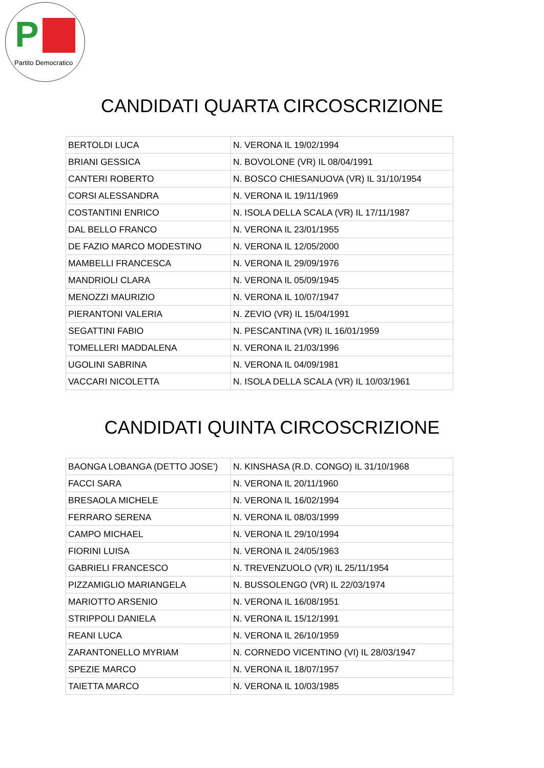P
Partito Democratico
CANDIDATI QUARTA CIRCOSCRIZIONE
| BERTOLDI LUCA | N. VERONA IL 19/02/1994 |
| BRIANI GESSICA | N. BOVOLONE (VR) IL 08/04/1991 |
| CANTERI ROBERTO | N. BOSCO CHIESANUOVA (VR) IL 31/10/1954 |
| CORSI ALESSANDRA | N. VERONA IL 19/11/1969 |
| COSTANTINI ENRICO | N. ISOLA DELLA SCALA (VR) IL 17/11/1987 |
| DAL BELLO FRANCO | N. VERONA IL 23/01/1955 |
| DE FAZIO MARCO MODESTINO | N. VERONA IL 12/05/2000 |
| MAMBELLI FRANCESCA | N. VERONA IL 29/09/1976 |
| MANDRIOLI CLARA | N. VERONA IL 05/09/1945 |
| MENOZZI MAURIZIO | N. VERONA IL 10/07/1947 |
| PIERANTONI VALERIA | N. ZEVIO (VR) IL 15/04/1991 |
| SEGATTINI FABIO | N. PESCANTINA (VR) IL 16/01/1959 |
| TOMELLERI MADDALENA | N. VERONA IL 21/03/1996 |
| UGOLINI SABRINA | N. VERONA IL 04/09/1981 |
| VACCARI NICOLETTA | N. ISOLA DELLA SCALA (VR) IL 10/03/1961 |
CANDIDATI QUINTA CIRCOSCRIZIONE
| BAONGA LOBANGA (DETTO JOSE’) | N. KINSHASA (R.D. CONGO) IL 31/10/1968 |
| FACCI SARA | N. VERONA IL 20/11/1960 |
| BRESAOLA MICHELE | N. VERONA IL 16/02/1994 |
| FERRARO SERENA | N. VERONA IL 08/03/1999 |
| CAMPO MICHAEL | N. VERONA IL 29/10/1994 |
| FIORINI LUISA | N. VERONA IL 24/05/1963 |
| GABRIELI FRANCESCO | N. TREVENZUOLO (VR) IL 25/11/1954 |
| PIZZAMIGLIO MARIANGELA | N. BUSSOLENGO (VR) IL 22/03/1974 |
| MARIOTTO ARSENIO | N. VERONA IL 16/08/1951 |
| STRIPPOLI DANIELA | N. VERONA IL 15/12/1991 |
| REANI LUCA | N. VERONA IL 26/10/1959 |
| ZARANTONELLO MYRIAM | N. CORNEDO VICENTINO (VI) IL 28/03/1947 |
| SPEZIE MARCO | N. VERONA IL 18/07/1957 |
| TAIETTA MARCO | N. VERONA IL 10/03/1985 |